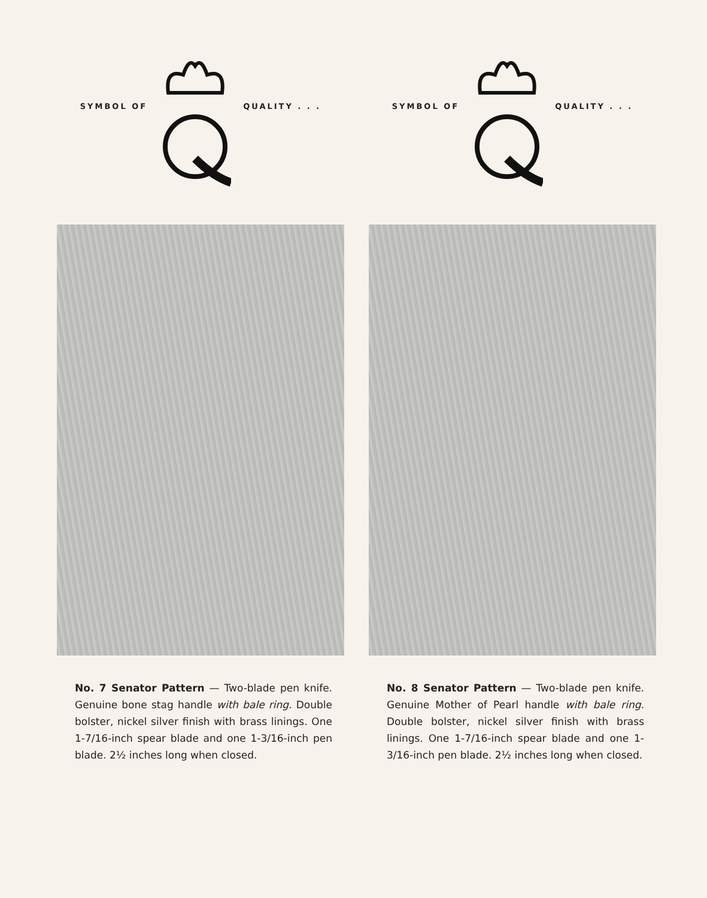SYMBOL OF QUALITY . . .
No. 7 Senator Pattern — Two-blade pen knife. Genuine bone stag handle with bale ring. Double bolster, nickel silver finish with brass linings. One 1-7/16-inch spear blade and one 1-3/16-inch pen blade. 2½ inches long when closed.
SYMBOL OF QUALITY . . .
No. 8 Senator Pattern — Two-blade pen knife. Genuine Mother of Pearl handle with bale ring. Double bolster, nickel silver finish with brass linings. One 1-7/16-inch spear blade and one 1-3/16-inch pen blade. 2½ inches long when closed.